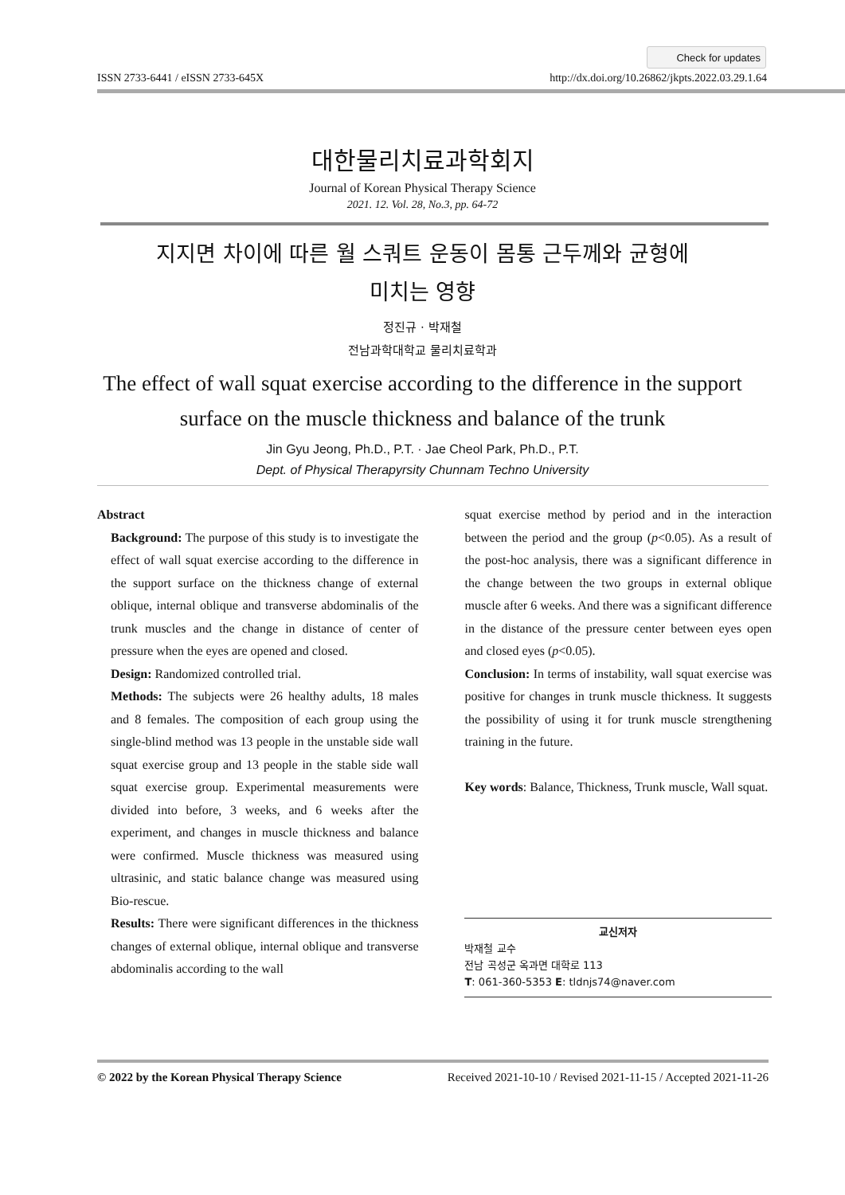Check for updates
ISSN 2733-6441 / eISSN 2733-645X http://dx.doi.org/10.26862/jkpts.2022.03.29.1.64
대한물리치료과학회지
Journal of Korean Physical Therapy Science
2021. 12. Vol. 28, No.3, pp. 64-72
지지면 차이에 따른 월 스쿼트 운동이 몸통 근두께와 균형에
미치는 영향
정진규 · 박재철
전남과학대학교 물리치료학과
The effect of wall squat exercise according to the difference in the support
surface on the muscle thickness and balance of the trunk
Jin Gyu Jeong, Ph.D., P.T. · Jae Cheol Park, Ph.D., P.T.
Dept. of Physical Therapyrsity Chunnam Techno University
Abstract
Background: The purpose of this study is to investigate the effect of wall squat exercise according to the difference in the support surface on the thickness change of external oblique, internal oblique and transverse abdominalis of the trunk muscles and the change in distance of center of pressure when the eyes are opened and closed.
Design: Randomized controlled trial.
Methods: The subjects were 26 healthy adults, 18 males and 8 females. The composition of each group using the single-blind method was 13 people in the unstable side wall squat exercise group and 13 people in the stable side wall squat exercise group. Experimental measurements were divided into before, 3 weeks, and 6 weeks after the experiment, and changes in muscle thickness and balance were confirmed. Muscle thickness was measured using ultrasinic, and static balance change was measured using Bio-rescue.
Results: There were significant differences in the thickness changes of external oblique, internal oblique and transverse abdominalis according to the wall
squat exercise method by period and in the interaction between the period and the group (p<0.05). As a result of the post-hoc analysis, there was a significant difference in the change between the two groups in external oblique muscle after 6 weeks. And there was a significant difference in the distance of the pressure center between eyes open and closed eyes (p<0.05).
Conclusion: In terms of instability, wall squat exercise was positive for changes in trunk muscle thickness. It suggests the possibility of using it for trunk muscle strengthening training in the future.
Key words: Balance, Thickness, Trunk muscle, Wall squat.
교신저자
박재철 교수
전남 곡성군 옥과면 대학로 113
T: 061-360-5353 E: tldnjs74@naver.com
© 2022 by the Korean Physical Therapy Science Received 2021-10-10 / Revised 2021-11-15 / Accepted 2021-11-26